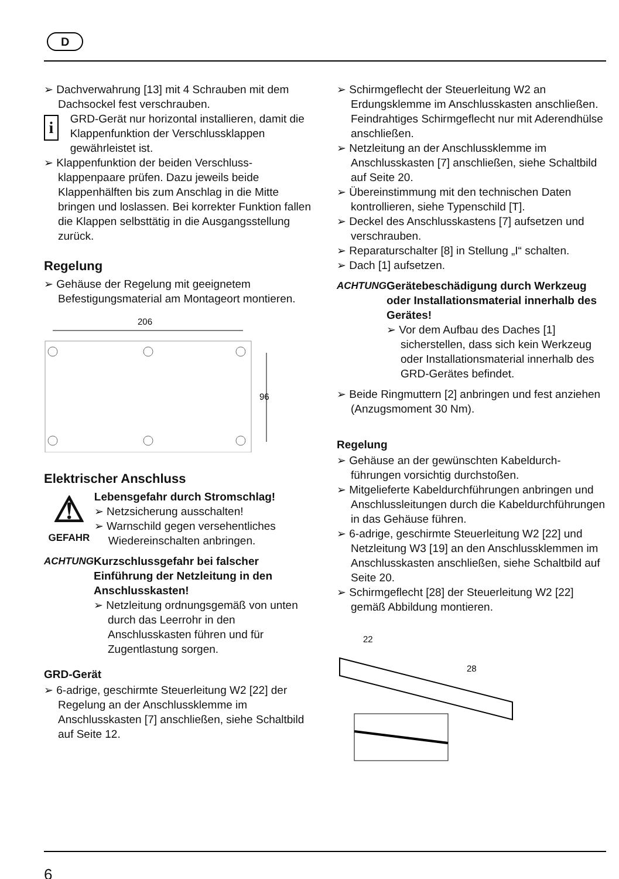D
➢ Dachverwahrung [13] mit 4 Schrauben mit dem Dachsockel fest verschrauben.
i
GRD-Gerät nur horizontal installieren, damit die Klappenfunktion der Verschlussklappen gewährleistet ist.
➢ Klappenfunktion der beiden Verschluss­klappenpaare prüfen. Dazu jeweils beide Klappenhälften bis zum Anschlag in die Mitte bringen und loslassen. Bei korrekter Funktion fallen die Klappen selbsttätig in die Ausgangsstellung zurück.
Regelung
➢ Gehäuse der Regelung mit geeignetem Befestigungsmaterial am Montageort montieren.
206
96
Elektrischer Anschluss
⚠
GEFAHR
Lebensgefahr durch Stromschlag!
➢ Netzsicherung ausschalten!
➢ Warnschild gegen versehent­liches Wiedereinschalten anbringen.
ACHTUNG Kurzschlussgefahr bei falscher Einführung der Netzleitung in den Anschlusskasten!
➢ Netzleitung ordnungsgemäß von unten durch das Leerrohr in den Anschlusskasten führen und für Zugentlastung sorgen.
GRD-Gerät
➢ 6-adrige, geschirmte Steuerleitung W2 [22] der Regelung an der Anschlussklemme im Anschlusskasten [7] anschließen, siehe Schaltbild auf Seite 12.
➢ Schirmgeflecht der Steuerleitung W2 an Erdungsklemme im Anschlusskasten anschließen. Feindrahtiges Schirmgeflecht nur mit Aderendhülse anschließen.
➢ Netzleitung an der Anschlussklemme im Anschlusskasten [7] anschließen, siehe Schaltbild auf Seite 20.
➢ Übereinstimmung mit den technischen Daten kontrollieren, siehe Typenschild [T].
➢ Deckel des Anschlusskastens [7] aufsetzen und verschrauben.
➢ Reparaturschalter [8] in Stellung „I“ schalten.
➢ Dach [1] aufsetzen.
ACHTUNG Gerätebeschädigung durch Werkzeug oder Installations­material innerhalb des Gerätes!
➢ Vor dem Aufbau des Daches [1] sicherstellen, dass sich kein Werkzeug oder Installationsmaterial innerhalb des GRD-Gerätes befindet.
➢ Beide Ringmuttern [2] anbringen und fest anziehen (Anzugsmoment 30 Nm).
Regelung
➢ Gehäuse an der gewünschten Kabeldurch­führungen vorsichtig durchstoßen.
➢ Mitgelieferte Kabeldurchführungen anbringen und Anschlussleitungen durch die Kabeldurchführungen in das Gehäuse führen.
➢ 6-adrige, geschirmte Steuerleitung W2 [22] und Netzleitung W3 [19] an den Anschluss­klemmen im Anschlusskasten anschließen, siehe Schaltbild auf Seite 20.
➢ Schirmgeflecht [28] der Steuerleitung W2 [22] gemäß Abbildung montieren.
22
28
6